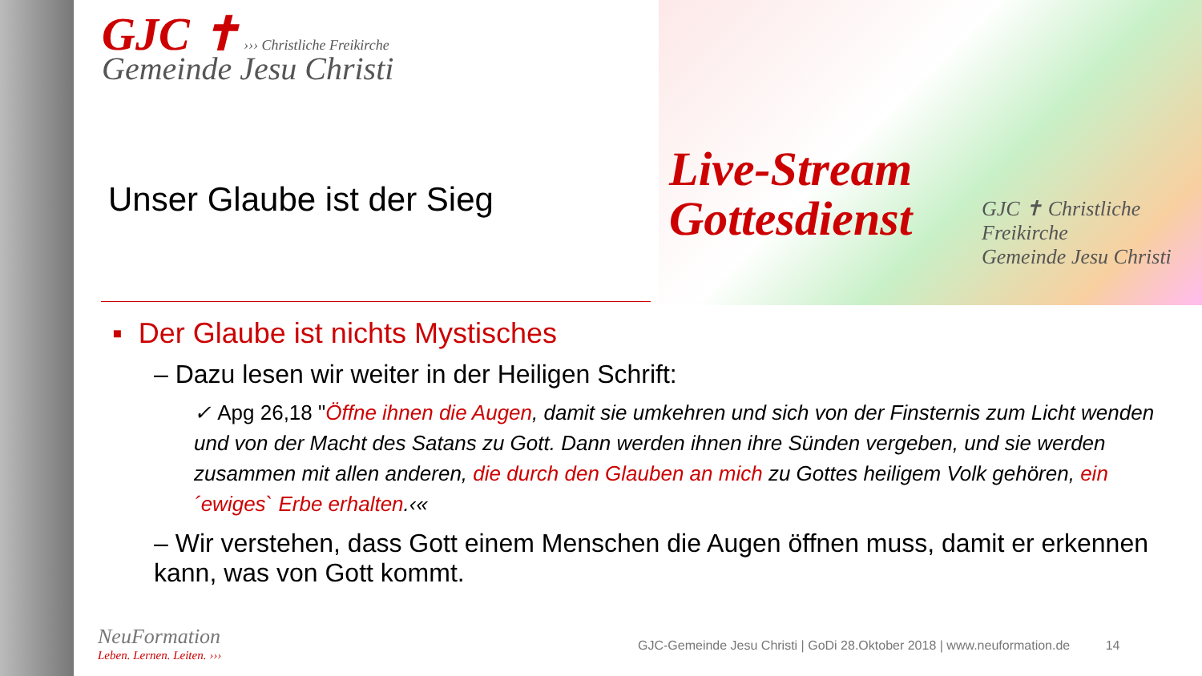Live-Stream
Gottesdienst
GJC ✝ Christliche Freikirche
Gemeinde Jesu Christi
GJC ✝ ››› Christliche Freikirche
Gemeinde Jesu Christi
Unser Glaube ist der Sieg
▪ Der Glaube ist nichts Mystisches
– Dazu lesen wir weiter in der Heiligen Schrift:
✓ Apg 26,18 "Öffne ihnen die Augen, damit sie umkehren und sich von der Finsternis zum Licht wenden und von der Macht des Satans zu Gott. Dann werden ihnen ihre Sünden vergeben, und sie werden zusammen mit allen anderen, die durch den Glauben an mich zu Gottes heiligem Volk gehören, ein ´ewiges` Erbe erhalten.‹«
– Wir verstehen, dass Gott einem Menschen die Augen öffnen muss, damit er erkennen kann, was von Gott kommt.
NeuFormation
Leben. Lernen. Leiten. ›››
GJC-Gemeinde Jesu Christi | GoDi 28.Oktober 2018 | www.neuformation.de 14